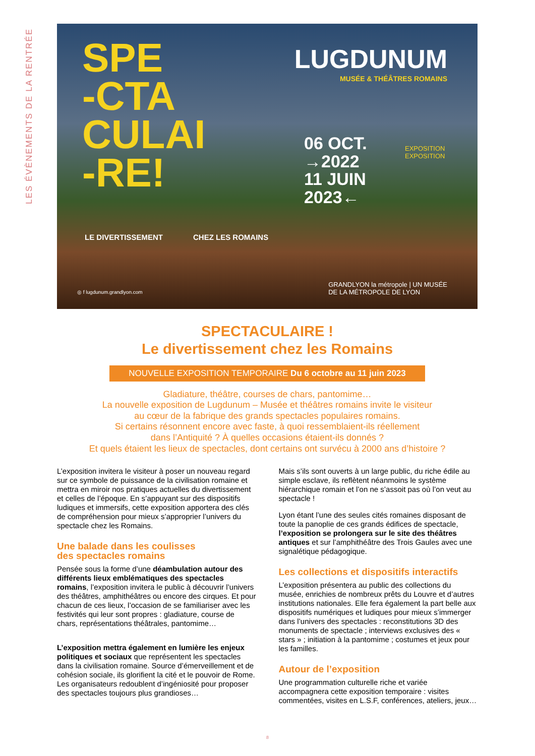LES ÉVÈNEMENTS DE LA RENTRÉE
SPE
-CTA
CULAI
-RE!
LUGDUNUM
MUSÉE & THÉÂTRES ROMAINS
06 OCT.
→2022
11 JUIN
2023←
EXPOSITION EXPOSITION
LE DIVERTISSEMENT CHEZ LES ROMAINS
◎ f lugdunum.grandlyon.com
GRANDLYON la métropole | UN MUSÉE
DE LA MÉTROPOLE DE LYON
SPECTACULAIRE !
Le divertissement chez les Romains
NOUVELLE EXPOSITION TEMPORAIRE Du 6 octobre au 11 juin 2023
Gladiature, théâtre, courses de chars, pantomime…
La nouvelle exposition de Lugdunum – Musée et théâtres romains invite le visiteur
au cœur de la fabrique des grands spectacles populaires romains.
Si certains résonnent encore avec faste, à quoi ressemblaient-ils réellement
dans l’Antiquité ? À quelles occasions étaient-ils donnés ?
Et quels étaient les lieux de spectacles, dont certains ont survécu à 2000 ans d’histoire ?
L’exposition invitera le visiteur à poser un nouveau regard sur ce symbole de puissance de la civilisation romaine et mettra en miroir nos pratiques actuelles du divertissement et celles de l’époque. En s’appuyant sur des dispositifs ludiques et immersifs, cette exposition apportera des clés de compréhension pour mieux s’approprier l’univers du spectacle chez les Romains.
Une balade dans les coulisses
des spectacles romains
Pensée sous la forme d’une déambulation autour des différents lieux emblématiques des spectacles romains, l’exposition invitera le public à découvrir l’univers des théâtres, amphithéâtres ou encore des cirques. Et pour chacun de ces lieux, l’occasion de se familiariser avec les festivités qui leur sont propres : gladiature, course de chars, représentations théâtrales, pantomime…
L’exposition mettra également en lumière les enjeux politiques et sociaux que représentent les spectacles dans la civilisation romaine. Source d’émerveillement et de cohésion sociale, ils glorifient la cité et le pouvoir de Rome. Les organisateurs redoublent d’ingéniosité pour proposer des spectacles toujours plus grandioses…
Mais s’ils sont ouverts à un large public, du riche édile au simple esclave, ils reflètent néanmoins le système hiérarchique romain et l’on ne s’assoit pas où l’on veut au spectacle !
Lyon étant l’une des seules cités romaines disposant de toute la panoplie de ces grands édifices de spectacle, l’exposition se prolongera sur le site des théâtres antiques et sur l’amphithéâtre des Trois Gaules avec une signalétique pédagogique.
Les collections et dispositifs interactifs
L’exposition présentera au public des collections du musée, enrichies de nombreux prêts du Louvre et d’autres institutions nationales. Elle fera également la part belle aux dispositifs numériques et ludiques pour mieux s’immerger dans l’univers des spectacles : reconstitutions 3D des monuments de spectacle ; interviews exclusives des « stars » ; initiation à la pantomime ; costumes et jeux pour les familles.
Autour de l’exposition
Une programmation culturelle riche et variée accompagnera cette exposition temporaire : visites commentées, visites en L.S.F, conférences, ateliers, jeux…
8